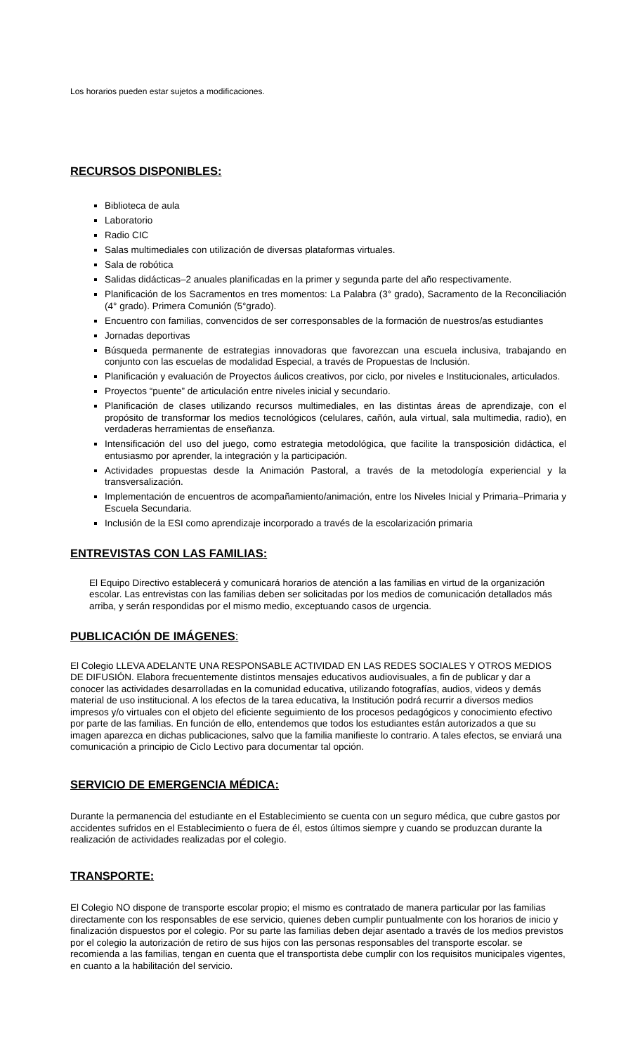Los horarios pueden estar sujetos a modificaciones.
RECURSOS DISPONIBLES:
Biblioteca de aula
Laboratorio
Radio CIC
Salas multimediales con utilización de diversas plataformas virtuales.
Sala de robótica
Salidas didácticas–2 anuales planificadas en la primer y segunda parte del año respectivamente.
Planificación de los Sacramentos en tres momentos: La Palabra (3° grado), Sacramento de la Reconciliación (4° grado). Primera Comunión (5°grado).
Encuentro con familias, convencidos de ser corresponsables de la formación de nuestros/as estudiantes
Jornadas deportivas
Búsqueda permanente de estrategias innovadoras que favorezcan una escuela inclusiva, trabajando en conjunto con las escuelas de modalidad Especial, a través de Propuestas de Inclusión.
Planificación y evaluación de Proyectos áulicos creativos, por ciclo, por niveles e Institucionales, articulados.
Proyectos “puente” de articulación entre niveles inicial y secundario.
Planificación de clases utilizando recursos multimediales, en las distintas áreas de aprendizaje, con el propósito de transformar los medios tecnológicos (celulares, cañón, aula virtual, sala multimedia, radio), en verdaderas herramientas de enseñanza.
Intensificación del uso del juego, como estrategia metodológica, que facilite la transposición didáctica, el entusiasmo por aprender, la integración y la participación.
Actividades propuestas desde la Animación Pastoral, a través de la metodología experiencial y la transversalización.
Implementación de encuentros de acompañamiento/animación, entre los Niveles Inicial y Primaria–Primaria y Escuela Secundaria.
Inclusión de la ESI como aprendizaje incorporado a través de la escolarización primaria
ENTREVISTAS CON LAS FAMILIAS:
El Equipo Directivo establecerá y comunicará horarios de atención a las familias en virtud de la organización escolar. Las entrevistas con las familias deben ser solicitadas por los medios de comunicación detallados más arriba, y serán respondidas por el mismo medio, exceptuando casos de urgencia.
PUBLICACIÓN DE IMÁGENES:
El Colegio LLEVA ADELANTE UNA RESPONSABLE ACTIVIDAD EN LAS REDES SOCIALES Y OTROS MEDIOS DE DIFUSIÓN. Elabora frecuentemente distintos mensajes educativos audiovisuales, a fin de publicar y dar a conocer las actividades desarrolladas en la comunidad educativa, utilizando fotografías, audios, videos y demás material de uso institucional. A los efectos de la tarea educativa, la Institución podrá recurrir a diversos medios impresos y/o virtuales con el objeto del eficiente seguimiento de los procesos pedagógicos y conocimiento efectivo por parte de las familias. En función de ello, entendemos que todos los estudiantes están autorizados a que su imagen aparezca en dichas publicaciones, salvo que la familia manifieste lo contrario. A tales efectos, se enviará una comunicación a principio de Ciclo Lectivo para documentar tal opción.
SERVICIO DE EMERGENCIA MÉDICA:
Durante la permanencia del estudiante en el Establecimiento se cuenta con un seguro médica, que cubre gastos por accidentes sufridos en el Establecimiento o fuera de él, estos últimos siempre y cuando se produzcan durante la realización de actividades realizadas por el colegio.
TRANSPORTE:
El Colegio NO dispone de transporte escolar propio; el mismo es contratado de manera particular por las familias directamente con los responsables de ese servicio, quienes deben cumplir puntualmente con los horarios de inicio y finalización dispuestos por el colegio. Por su parte las familias deben dejar asentado a través de los medios previstos por el colegio la autorización de retiro de sus hijos con las personas responsables del transporte escolar. se recomienda a las familias, tengan en cuenta que el transportista debe cumplir con los requisitos municipales vigentes, en cuanto a la habilitación del servicio.